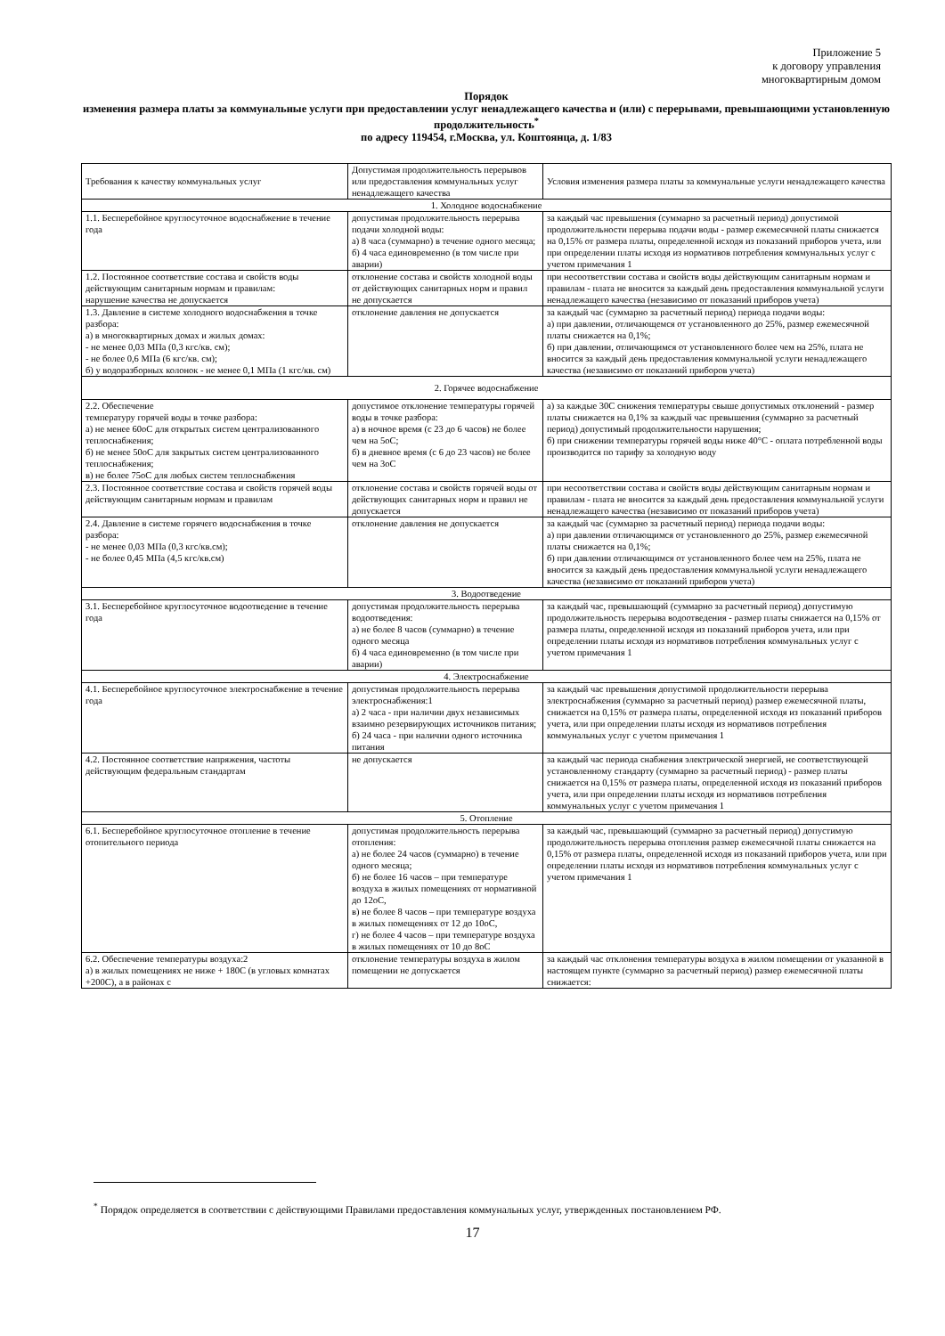Приложение 5
к договору управления
многоквартирным домом
Порядок
изменения размера платы за коммунальные услуги при предоставлении услуг ненадлежащего качества и (или) с перерывами, превышающими установленную продолжительность<sup>*</sup>
по адресу 119454, г.Москва, ул. Коштоянца, д. 1/83
| Требования к качеству коммунальных услуг | Допустимая продолжительность перерывов или предоставления коммунальных услуг ненадлежащего качества | Условия изменения размера платы за коммунальные услуги ненадлежащего качества |
| --- | --- | --- |
| 1. Холодное водоснабжение | | |
| 1.1. Бесперебойное круглосуточное водоснабжение в течение года | допустимая продолжительность перерыва подачи холодной воды: а) 8 часа (суммарно) в течение одного месяца; б) 4 часа единовременно (в том числе при аварии) | за каждый час превышения (суммарно за расчетный период) допустимой продолжительности перерыва подачи воды - размер ежемесячной платы снижается на 0,15% от размера платы, определенной исходя из показаний приборов учета, или при определении платы исходя из нормативов потребления коммунальных услуг с учетом примечания 1 |
| 1.2. Постоянное соответствие состава и свойств воды действующим санитарным нормам и правилам: нарушение качества не допускается | отклонение состава и свойств холодной воды от действующих санитарных норм и правил не допускается | при несоответствии состава и свойств воды действующим санитарным нормам и правилам - плата не вносится за каждый день предоставления коммунальной услуги ненадлежащего качества (независимо от показаний приборов учета) |
| 1.3. Давление в системе холодного водоснабжения в точке разбора: а) в многоквартирных домах и жилых домах: - не менее 0,03 МПа (0,3 кгс/кв. см); - не более 0,6 МПа (6 кгс/кв. см); б) у водоразборных колонок - не менее 0,1 МПа (1 кгс/кв. см) | отклонение давления не допускается | за каждый час (суммарно за расчетный период) периода подачи воды: а) при давлении, отличающемся от установленного до 25%, размер ежемесячной платы снижается на 0,1%; б) при давлении, отличающимся от установленного более чем на 25%, плата не вносится за каждый день предоставления коммунальной услуги ненадлежащего качества (независимо от показаний приборов учета) |
| 2. Горячее водоснабжение | | |
| 2.2. Обеспечение температуру горячей воды в точке разбора: а) не менее 60оС для открытых систем централизованного теплоснабжения; б) не менее 50оС для закрытых систем централизованного теплоснабжения; в) не более 75оС для любых систем теплоснабжения | допустимое отклонение температуры горячей воды в точке разбора: а) в ночное время (с 23 до 6 часов) не более чем на 5оС; б) в дневное время (с 6 до 23 часов) не более чем на 3оС | а) за каждые 30С снижения температуры свыше допустимых отклонений - размер платы снижается на 0,1% за каждый час превышения (суммарно за расчетный период) допустимый продолжительности нарушения; б) при снижении температуры горячей воды ниже 40°С - оплата потребленной воды производится по тарифу за холодную воду |
| 2.3. Постоянное соответствие состава и свойств горячей воды действующим санитарным нормам и правилам | отклонение состава и свойств горячей воды от действующих санитарных норм и правил не допускается | при несоответствии состава и свойств воды действующим санитарным нормам и правилам - плата не вносится за каждый день предоставления коммунальной услуги ненадлежащего качества (независимо от показаний приборов учета) |
| 2.4. Давление в системе горячего водоснабжения в точке разбора: - не менее 0,03 МПа (0,3 кгс/кв.см); - не более 0,45 МПа (4,5 кгс/кв.см) | отклонение давления не допускается | за каждый час (суммарно за расчетный период) периода подачи воды: а) при давлении отличающимся от установленного до 25%, размер ежемесячной платы снижается на 0,1%; б) при давлении отличающимся от установленного более чем на 25%, плата не вносится за каждый день предоставления коммунальной услуги ненадлежащего качества (независимо от показаний приборов учета) |
| 3. Водоотведение | | |
| 3.1. Бесперебойное круглосуточное водоотведение в течение года | допустимая продолжительность перерыва водоотведения: а) не более 8 часов (суммарно) в течение одного месяца б) 4 часа единовременно (в том числе при аварии) | за каждый час, превышающий (суммарно за расчетный период) допустимую продолжительность перерыва водоотведения - размер платы снижается на 0,15% от размера платы, определенной исходя из показаний приборов учета, или при определении платы исходя из нормативов потребления коммунальных услуг с учетом примечания 1 |
| 4. Электроснабжение | | |
| 4.1. Бесперебойное круглосуточное электроснабжение в течение года | допустимая продолжительность перерыва электроснабжения:1 а) 2 часа - при наличии двух независимых взаимно резервирующих источников питания; б) 24 часа - при наличии одного источника питания | за каждый час превышения допустимой продолжительности перерыва электроснабжения (суммарно за расчетный период) размер ежемесячной платы, снижается на 0,15% от размера платы, определенной исходя из показаний приборов учета, или при определении платы исходя из нормативов потребления коммунальных услуг с учетом примечания 1 |
| 4.2. Постоянное соответствие напряжения, частоты действующим федеральным стандартам | не допускается | за каждый час периода снабжения электрической энергией, не соответствующей установленному стандарту (суммарно за расчетный период) - размер платы снижается на 0,15% от размера платы, определенной исходя из показаний приборов учета, или при определении платы исходя из нормативов потребления коммунальных услуг с учетом примечания 1 |
| 5. Отопление | | |
| 6.1. Бесперебойное круглосуточное отопление в течение отопительного периода | допустимая продолжительность перерыва отопления: а) не более 24 часов (суммарно) в течение одного месяца; б) не более 16 часов – при температуре воздуха в жилых помещениях от нормативной до 12оС, в) не более 8 часов – при температуре воздуха в жилых помещениях от 12 до 10оС, г) не более 4 часов – при температуре воздуха в жилых помещениях от 10 до 8оС | за каждый час, превышающий (суммарно за расчетный период) допустимую продолжительность перерыва отопления размер ежемесячной платы снижается на 0,15% от размера платы, определенной исходя из показаний приборов учета, или при определении платы исходя из нормативов потребления коммунальных услуг с учетом примечания 1 |
| 6.2. Обеспечение температуры воздуха:2 а) в жилых помещениях не ниже + 180С (в угловых комнатах +200С), а в районах с | отклонение температуры воздуха в жилом помещении не допускается | за каждый час отклонения температуры воздуха в жилом помещении от указанной в настоящем пункте (суммарно за расчетный период) размер ежемесячной платы снижается: |
<sup>*</sup> Порядок определяется в соответствии с действующими Правилами предоставления коммунальных услуг, утвержденных постановлением РФ.
17